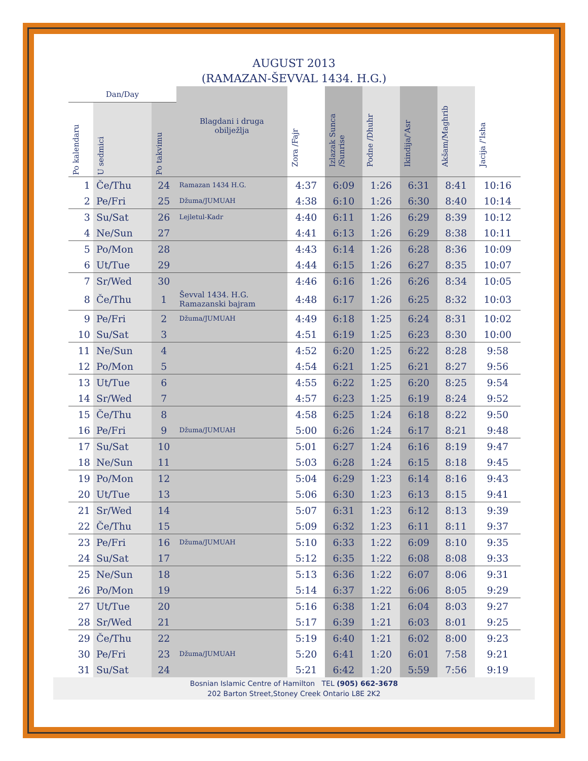AUGUST 2013
(RAMAZAN-ŠEVVAL 1434. H.G.)
| Dan/Day | | | Blagdani i druga obilježlja | Zora /Fajr | Izlazak Sunca /Sunrise | Podne /Dhuhr | Ikindija/'Asr | Akšam/Maghrib | Jacija /'Isha |
| --- | --- | --- | --- | --- | --- | --- | --- | --- | --- |
| Po kalendaru | U sedmici | Po takvimu | | | | | | | |
| 1 | Če/Thu | 24 | Ramazan 1434 H.G. | 4:37 | 6:09 | 1:26 | 6:31 | 8:41 | 10:16 |
| 2 | Pe/Fri | 25 | Džuma/JUMUAH | 4:38 | 6:10 | 1:26 | 6:30 | 8:40 | 10:14 |
| 3 | Su/Sat | 26 | Lejletul-Kadr | 4:40 | 6:11 | 1:26 | 6:29 | 8:39 | 10:12 |
| 4 | Ne/Sun | 27 | | 4:41 | 6:13 | 1:26 | 6:29 | 8:38 | 10:11 |
| 5 | Po/Mon | 28 | | 4:43 | 6:14 | 1:26 | 6:28 | 8:36 | 10:09 |
| 6 | Ut/Tue | 29 | | 4:44 | 6:15 | 1:26 | 6:27 | 8:35 | 10:07 |
| 7 | Sr/Wed | 30 | | 4:46 | 6:16 | 1:26 | 6:26 | 8:34 | 10:05 |
| 8 | Če/Thu | 1 | Ševval 1434. H.G. Ramazanski bajram | 4:48 | 6:17 | 1:26 | 6:25 | 8:32 | 10:03 |
| 9 | Pe/Fri | 2 | Džuma/JUMUAH | 4:49 | 6:18 | 1:25 | 6:24 | 8:31 | 10:02 |
| 10 | Su/Sat | 3 | | 4:51 | 6:19 | 1:25 | 6:23 | 8:30 | 10:00 |
| 11 | Ne/Sun | 4 | | 4:52 | 6:20 | 1:25 | 6:22 | 8:28 | 9:58 |
| 12 | Po/Mon | 5 | | 4:54 | 6:21 | 1:25 | 6:21 | 8:27 | 9:56 |
| 13 | Ut/Tue | 6 | | 4:55 | 6:22 | 1:25 | 6:20 | 8:25 | 9:54 |
| 14 | Sr/Wed | 7 | | 4:57 | 6:23 | 1:25 | 6:19 | 8:24 | 9:52 |
| 15 | Če/Thu | 8 | | 4:58 | 6:25 | 1:24 | 6:18 | 8:22 | 9:50 |
| 16 | Pe/Fri | 9 | Džuma/JUMUAH | 5:00 | 6:26 | 1:24 | 6:17 | 8:21 | 9:48 |
| 17 | Su/Sat | 10 | | 5:01 | 6:27 | 1:24 | 6:16 | 8:19 | 9:47 |
| 18 | Ne/Sun | 11 | | 5:03 | 6:28 | 1:24 | 6:15 | 8:18 | 9:45 |
| 19 | Po/Mon | 12 | | 5:04 | 6:29 | 1:23 | 6:14 | 8:16 | 9:43 |
| 20 | Ut/Tue | 13 | | 5:06 | 6:30 | 1:23 | 6:13 | 8:15 | 9:41 |
| 21 | Sr/Wed | 14 | | 5:07 | 6:31 | 1:23 | 6:12 | 8:13 | 9:39 |
| 22 | Če/Thu | 15 | | 5:09 | 6:32 | 1:23 | 6:11 | 8:11 | 9:37 |
| 23 | Pe/Fri | 16 | Džuma/JUMUAH | 5:10 | 6:33 | 1:22 | 6:09 | 8:10 | 9:35 |
| 24 | Su/Sat | 17 | | 5:12 | 6:35 | 1:22 | 6:08 | 8:08 | 9:33 |
| 25 | Ne/Sun | 18 | | 5:13 | 6:36 | 1:22 | 6:07 | 8:06 | 9:31 |
| 26 | Po/Mon | 19 | | 5:14 | 6:37 | 1:22 | 6:06 | 8:05 | 9:29 |
| 27 | Ut/Tue | 20 | | 5:16 | 6:38 | 1:21 | 6:04 | 8:03 | 9:27 |
| 28 | Sr/Wed | 21 | | 5:17 | 6:39 | 1:21 | 6:03 | 8:01 | 9:25 |
| 29 | Če/Thu | 22 | | 5:19 | 6:40 | 1:21 | 6:02 | 8:00 | 9:23 |
| 30 | Pe/Fri | 23 | Džuma/JUMUAH | 5:20 | 6:41 | 1:20 | 6:01 | 7:58 | 9:21 |
| 31 | Su/Sat | 24 | | 5:21 | 6:42 | 1:20 | 5:59 | 7:56 | 9:19 |
Bosnian Islamic Centre of Hamilton TEL (905) 662-3678
202 Barton Street,Stoney Creek Ontario L8E 2K2